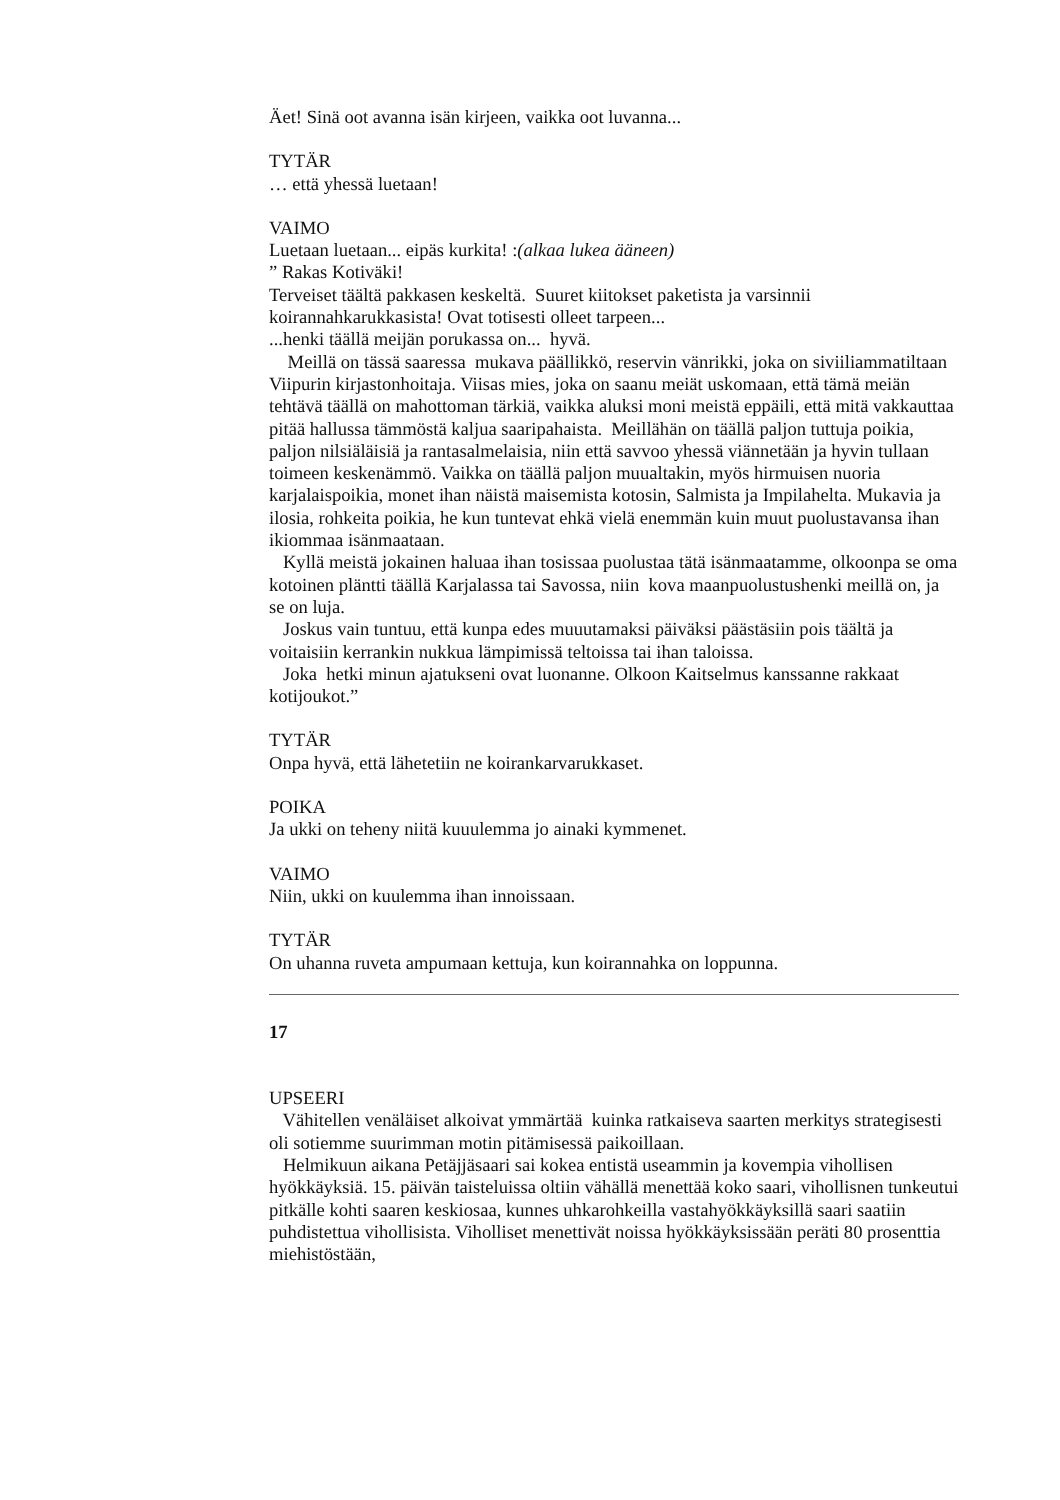Äet! Sinä oot avanna isän kirjeen, vaikka oot luvanna...
TYTÄR
… että yhessä luetaan!
VAIMO
Luetaan luetaan... eipäs kurkita! :(alkaa lukea ääneen)
” Rakas Kotiväki!
Terveiset täältä pakkasen keskeltä. Suuret kiitokset paketista ja varsinnii koirannahkarukkasista! Ovat totisesti olleet tarpeen...
...henki täällä meijän porukassa on... hyvä.
Meillä on tässä saaressa mukava päällikkö, reservin vänrikki, joka on siviiliammatiltaan Viipurin kirjastonhoitaja. Viisas mies, joka on saanu meiät uskomaan, että tämä meiän tehtävä täällä on mahottoman tärkiä, vaikka aluksi moni meistä eppäili, että mitä vakkauttaa pitää hallussa tämmöstä kaljua saaripahaista. Meillähän on täällä paljon tuttuja poikia, paljon nilsiäläisiä ja rantasalmelaisia, niin että savvoo yhessä viännetään ja hyvin tullaan toimeen keskenämmö. Vaikka on täällä paljon muualtakin, myös hirmuisen nuoria karjalaispoikia, monet ihan näistä maisemista kotosin, Salmista ja Impilahelta. Mukavia ja ilosia, rohkeita poikia, he kun tuntevat ehkä vielä enemmän kuin muut puolustavansa ihan ikiommaa isänmaataan.
Kyllä meistä jokainen haluaa ihan tosissaa puolustaa tätä isänmaatamme, olkoonpa se oma kotoinen pläntti täällä Karjalassa tai Savossa, niin kova maanpuolustushenki meillä on, ja se on luja.
Joskus vain tuntuu, että kunpa edes muuutamaksi päiväksi päästäsiin pois täältä ja voitaisiin kerrankin nukkua lämpimissä teltoissa tai ihan taloissa.
Joka hetki minun ajatukseni ovat luonanne. Olkoon Kaitselmus kanssanne rakkaat kotijoukot.”
TYTÄR
Onpa hyvä, että lähetetiin ne koirankarvarukkaset.
POIKA
Ja ukki on teheny niitä kuuulemma jo ainaki kymmenet.
VAIMO
Niin, ukki on kuulemma ihan innoissaan.
TYTÄR
On uhanna ruveta ampumaan kettuja, kun koirannahka on loppunna.
17
UPSEERI
Vähitellen venäläiset alkoivat ymmärtää kuinka ratkaiseva saarten merkitys strategisesti oli sotiemme suurimman motin pitämisessä paikoillaan.
Helmikuun aikana Petäjjäsaari sai kokea entistä useammin ja kovempia vihollisen hyökkäyksiä. 15. päivän taisteluissa oltiin vähällä menettää koko saari, vihollisnen tunkeutui pitkälle kohti saaren keskiosaa, kunnes uhkarohkeilla vastahyökkäyksillä saari saatiin puhdistettua vihollisista. Viholliset menettivät noissa hyökkäyksissään peräti 80 prosenttia miehistöstään,